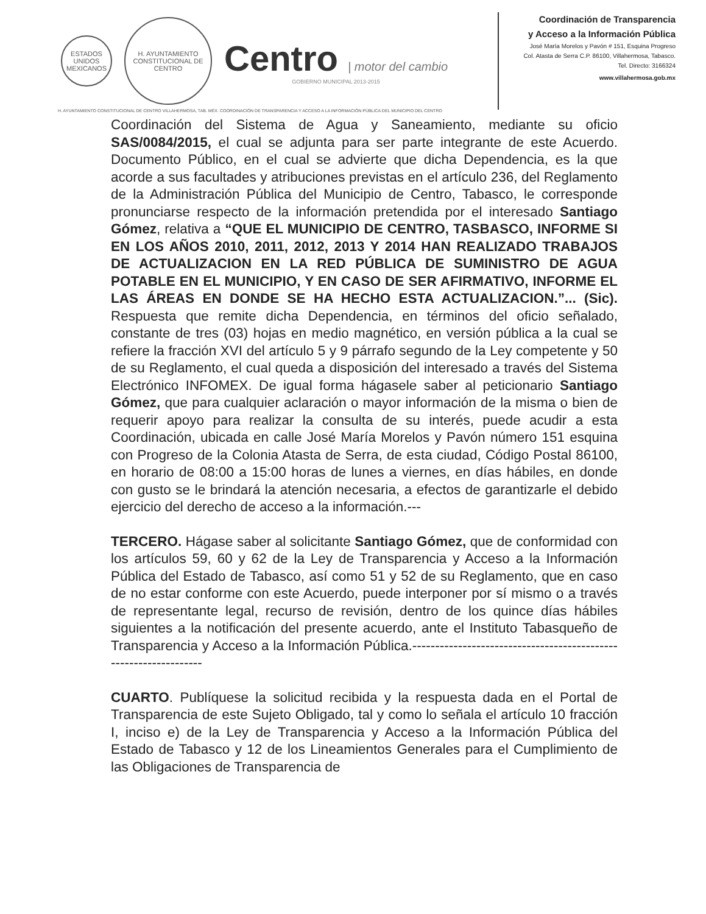ESTADOS UNIDOS MEXICANOS
H. AYUNTAMIENTO CONSTITUCIONAL DE CENTRO
Centro | motor del cambio
GOBIERNO MUNICIPAL 2013-2015
Coordinación de Transparencia
y Acceso a la Información Pública
José María Morelos y Pavón # 151, Esquina Progreso
Col. Atasta de Serra C.P. 86100, Villahermosa, Tabasco.
Tel. Directo: 3166324
www.villahermosa.gob.mx
H. AYUNTAMIENTO CONSTITUCIONAL DE CENTRO VILLAHERMOSA, TAB. MÉX. COORDINACIÓN DE TRANSPARENCIA Y ACCESO A LA INFORMACIÓN PÚBLICA DEL MUNICIPIO DEL CENTRO
Coordinación del Sistema de Agua y Saneamiento, mediante su oficio SAS/0084/2015, el cual se adjunta para ser parte integrante de este Acuerdo. Documento Público, en el cual se advierte que dicha Dependencia, es la que acorde a sus facultades y atribuciones previstas en el artículo 236, del Reglamento de la Administración Pública del Municipio de Centro, Tabasco, le corresponde pronunciarse respecto de la información pretendida por el interesado Santiago Gómez, relativa a “QUE EL MUNICIPIO DE CENTRO, TASBASCO, INFORME SI EN LOS AÑOS 2010, 2011, 2012, 2013 Y 2014 HAN REALIZADO TRABAJOS DE ACTUALIZACION EN LA RED PÚBLICA DE SUMINISTRO DE AGUA POTABLE EN EL MUNICIPIO, Y EN CASO DE SER AFIRMATIVO, INFORME EL LAS ÁREAS EN DONDE SE HA HECHO ESTA ACTUALIZACION.”... (Sic). Respuesta que remite dicha Dependencia, en términos del oficio señalado, constante de tres (03) hojas en medio magnético, en versión pública a la cual se refiere la fracción XVI del artículo 5 y 9 párrafo segundo de la Ley competente y 50 de su Reglamento, el cual queda a disposición del interesado a través del Sistema Electrónico INFOMEX. De igual forma hágasele saber al peticionario Santiago Gómez, que para cualquier aclaración o mayor información de la misma o bien de requerir apoyo para realizar la consulta de su interés, puede acudir a esta Coordinación, ubicada en calle José María Morelos y Pavón número 151 esquina con Progreso de la Colonia Atasta de Serra, de esta ciudad, Código Postal 86100, en horario de 08:00 a 15:00 horas de lunes a viernes, en días hábiles, en donde con gusto se le brindará la atención necesaria, a efectos de garantizarle el debido ejercicio del derecho de acceso a la información.---
TERCERO. Hágase saber al solicitante Santiago Gómez, que de conformidad con los artículos 59, 60 y 62 de la Ley de Transparencia y Acceso a la Información Pública del Estado de Tabasco, así como 51 y 52 de su Reglamento, que en caso de no estar conforme con este Acuerdo, puede interponer por sí mismo o a través de representante legal, recurso de revisión, dentro de los quince días hábiles siguientes a la notificación del presente acuerdo, ante el Instituto Tabasqueño de Transparencia y Acceso a la Información Pública.-----------------------------------------------------------------
CUARTO. Publíquese la solicitud recibida y la respuesta dada en el Portal de Transparencia de este Sujeto Obligado, tal y como lo señala el artículo 10 fracción I, inciso e) de la Ley de Transparencia y Acceso a la Información Pública del Estado de Tabasco y 12 de los Lineamientos Generales para el Cumplimiento de las Obligaciones de Transparencia de